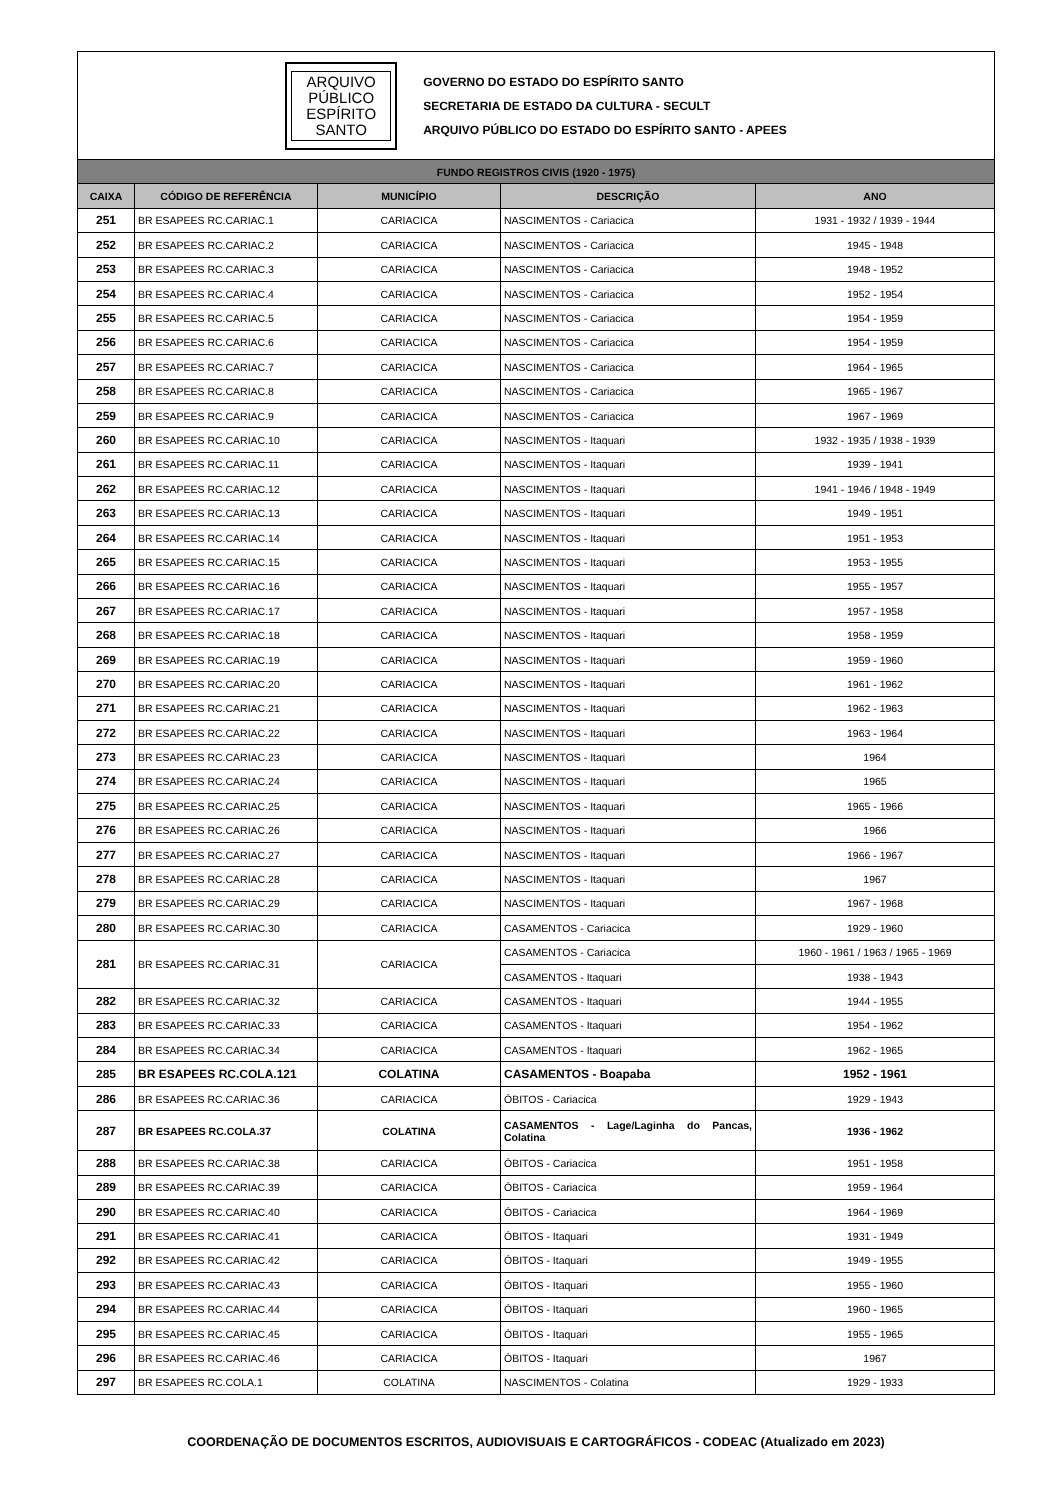ARQUIVO
PÚBLICO
ESPÍRITO
SANTO
GOVERNO DO ESTADO DO ESPÍRITO SANTO
SECRETARIA DE ESTADO DA CULTURA - SECULT
ARQUIVO PÚBLICO DO ESTADO DO ESPÍRITO SANTO - APEES
| FUNDO REGISTROS CIVIS (1920 - 1975) | | | | |
| CAIXA | CÓDIGO DE REFERÊNCIA | MUNICÍPIO | DESCRIÇÃO | ANO |
| 251 | BR ESAPEES RC.CARIAC.1 | CARIACICA | NASCIMENTOS - Cariacica | 1931 - 1932 / 1939 - 1944 |
| 252 | BR ESAPEES RC.CARIAC.2 | CARIACICA | NASCIMENTOS - Cariacica | 1945 - 1948 |
| 253 | BR ESAPEES RC.CARIAC.3 | CARIACICA | NASCIMENTOS - Cariacica | 1948 - 1952 |
| 254 | BR ESAPEES RC.CARIAC.4 | CARIACICA | NASCIMENTOS - Cariacica | 1952 - 1954 |
| 255 | BR ESAPEES RC.CARIAC.5 | CARIACICA | NASCIMENTOS - Cariacica | 1954 - 1959 |
| 256 | BR ESAPEES RC.CARIAC.6 | CARIACICA | NASCIMENTOS - Cariacica | 1954 - 1959 |
| 257 | BR ESAPEES RC.CARIAC.7 | CARIACICA | NASCIMENTOS - Cariacica | 1964 - 1965 |
| 258 | BR ESAPEES RC.CARIAC.8 | CARIACICA | NASCIMENTOS - Cariacica | 1965 - 1967 |
| 259 | BR ESAPEES RC.CARIAC.9 | CARIACICA | NASCIMENTOS - Cariacica | 1967 - 1969 |
| 260 | BR ESAPEES RC.CARIAC.10 | CARIACICA | NASCIMENTOS - Itaquari | 1932 - 1935 / 1938 - 1939 |
| 261 | BR ESAPEES RC.CARIAC.11 | CARIACICA | NASCIMENTOS - Itaquari | 1939 - 1941 |
| 262 | BR ESAPEES RC.CARIAC.12 | CARIACICA | NASCIMENTOS - Itaquari | 1941 - 1946 / 1948 - 1949 |
| 263 | BR ESAPEES RC.CARIAC.13 | CARIACICA | NASCIMENTOS - Itaquari | 1949 - 1951 |
| 264 | BR ESAPEES RC.CARIAC.14 | CARIACICA | NASCIMENTOS - Itaquari | 1951 - 1953 |
| 265 | BR ESAPEES RC.CARIAC.15 | CARIACICA | NASCIMENTOS - Itaquari | 1953 - 1955 |
| 266 | BR ESAPEES RC.CARIAC.16 | CARIACICA | NASCIMENTOS - Itaquari | 1955 - 1957 |
| 267 | BR ESAPEES RC.CARIAC.17 | CARIACICA | NASCIMENTOS - Itaquari | 1957 - 1958 |
| 268 | BR ESAPEES RC.CARIAC.18 | CARIACICA | NASCIMENTOS - Itaquari | 1958 - 1959 |
| 269 | BR ESAPEES RC.CARIAC.19 | CARIACICA | NASCIMENTOS - Itaquari | 1959 - 1960 |
| 270 | BR ESAPEES RC.CARIAC.20 | CARIACICA | NASCIMENTOS - Itaquari | 1961 - 1962 |
| 271 | BR ESAPEES RC.CARIAC.21 | CARIACICA | NASCIMENTOS - Itaquari | 1962 - 1963 |
| 272 | BR ESAPEES RC.CARIAC.22 | CARIACICA | NASCIMENTOS - Itaquari | 1963 - 1964 |
| 273 | BR ESAPEES RC.CARIAC.23 | CARIACICA | NASCIMENTOS - Itaquari | 1964 |
| 274 | BR ESAPEES RC.CARIAC.24 | CARIACICA | NASCIMENTOS - Itaquari | 1965 |
| 275 | BR ESAPEES RC.CARIAC.25 | CARIACICA | NASCIMENTOS - Itaquari | 1965 - 1966 |
| 276 | BR ESAPEES RC.CARIAC.26 | CARIACICA | NASCIMENTOS - Itaquari | 1966 |
| 277 | BR ESAPEES RC.CARIAC.27 | CARIACICA | NASCIMENTOS - Itaquari | 1966 - 1967 |
| 278 | BR ESAPEES RC.CARIAC.28 | CARIACICA | NASCIMENTOS - Itaquari | 1967 |
| 279 | BR ESAPEES RC.CARIAC.29 | CARIACICA | NASCIMENTOS - Itaquari | 1967 - 1968 |
| 280 | BR ESAPEES RC.CARIAC.30 | CARIACICA | CASAMENTOS - Cariacica | 1929 - 1960 |
| 281 | BR ESAPEES RC.CARIAC.31 | CARIACICA | CASAMENTOS - Cariacica | 1960 - 1961 / 1963 / 1965 - 1969 |
| | | | CASAMENTOS - Itaquari | 1938 - 1943 |
| 282 | BR ESAPEES RC.CARIAC.32 | CARIACICA | CASAMENTOS - Itaquari | 1944 - 1955 |
| 283 | BR ESAPEES RC.CARIAC.33 | CARIACICA | CASAMENTOS - Itaquari | 1954 - 1962 |
| 284 | BR ESAPEES RC.CARIAC.34 | CARIACICA | CASAMENTOS - Itaquari | 1962 - 1965 |
| 285 | BR ESAPEES RC.COLA.121 | COLATINA | CASAMENTOS - Boapaba | 1952 - 1961 |
| 286 | BR ESAPEES RC.CARIAC.36 | CARIACICA | ÓBITOS - Cariacica | 1929 - 1943 |
| 287 | BR ESAPEES RC.COLA.37 | COLATINA | CASAMENTOS - Lage/Laginha do Pancas, Colatina | 1936 - 1962 |
| 288 | BR ESAPEES RC.CARIAC.38 | CARIACICA | ÓBITOS - Cariacica | 1951 - 1958 |
| 289 | BR ESAPEES RC.CARIAC.39 | CARIACICA | ÓBITOS - Cariacica | 1959 - 1964 |
| 290 | BR ESAPEES RC.CARIAC.40 | CARIACICA | ÓBITOS - Cariacica | 1964 - 1969 |
| 291 | BR ESAPEES RC.CARIAC.41 | CARIACICA | ÓBITOS - Itaquari | 1931 - 1949 |
| 292 | BR ESAPEES RC.CARIAC.42 | CARIACICA | ÓBITOS - Itaquari | 1949 - 1955 |
| 293 | BR ESAPEES RC.CARIAC.43 | CARIACICA | ÓBITOS - Itaquari | 1955 - 1960 |
| 294 | BR ESAPEES RC.CARIAC.44 | CARIACICA | ÓBITOS - Itaquari | 1960 - 1965 |
| 295 | BR ESAPEES RC.CARIAC.45 | CARIACICA | ÓBITOS - Itaquari | 1955 - 1965 |
| 296 | BR ESAPEES RC.CARIAC.46 | CARIACICA | ÓBITOS - Itaquari | 1967 |
| 297 | BR ESAPEES RC.COLA.1 | COLATINA | NASCIMENTOS - Colatina | 1929 - 1933 |
COORDENAÇÃO DE DOCUMENTOS ESCRITOS, AUDIOVISUAIS E CARTOGRÁFICOS - CODEAC (Atualizado em 2023)